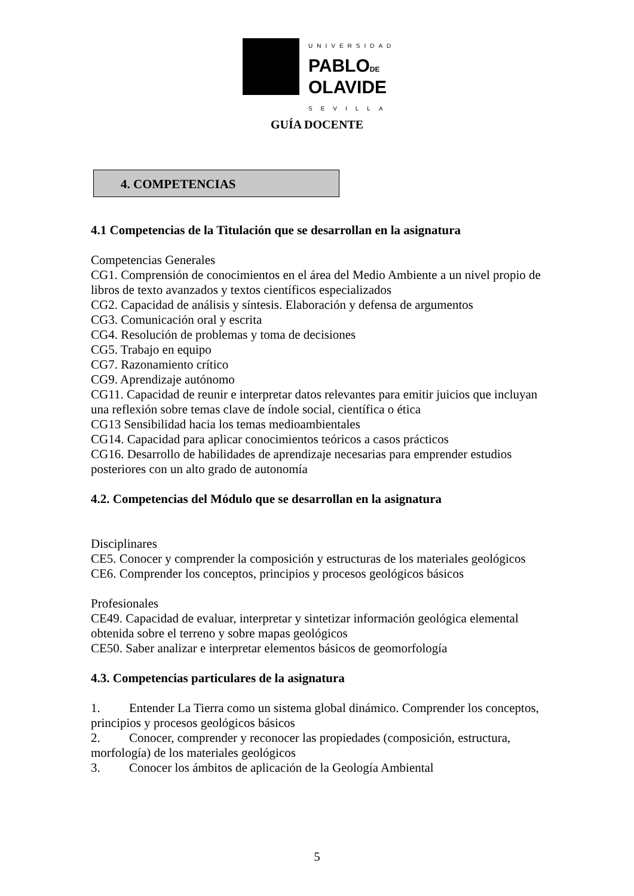UNIVERSIDAD
PABLODE
OLAVIDE
SEVILLA
GUÍA DOCENTE
4. COMPETENCIAS
4.1 Competencias de la Titulación que se desarrollan en la asignatura
Competencias Generales
CG1. Comprensión de conocimientos en el área del Medio Ambiente a un nivel propio de libros de texto avanzados y textos científicos especializados
CG2. Capacidad de análisis y síntesis. Elaboración y defensa de argumentos
CG3. Comunicación oral y escrita
CG4. Resolución de problemas y toma de decisiones
CG5. Trabajo en equipo
CG7. Razonamiento crítico
CG9. Aprendizaje autónomo
CG11. Capacidad de reunir e interpretar datos relevantes para emitir juicios que incluyan una reflexión sobre temas clave de índole social, científica o ética
CG13 Sensibilidad hacia los temas medioambientales
CG14. Capacidad para aplicar conocimientos teóricos a casos prácticos
CG16. Desarrollo de habilidades de aprendizaje necesarias para emprender estudios posteriores con un alto grado de autonomía
4.2. Competencias del Módulo que se desarrollan en la asignatura
Disciplinares
CE5. Conocer y comprender la composición y estructuras de los materiales geológicos
CE6. Comprender los conceptos, principios y procesos geológicos básicos
Profesionales
CE49. Capacidad de evaluar, interpretar y sintetizar información geológica elemental obtenida sobre el terreno y sobre mapas geológicos
CE50. Saber analizar e interpretar elementos básicos de geomorfología
4.3. Competencias particulares de la asignatura
1. Entender La Tierra como un sistema global dinámico. Comprender los conceptos, principios y procesos geológicos básicos
2. Conocer, comprender y reconocer las propiedades (composición, estructura, morfología) de los materiales geológicos
3. Conocer los ámbitos de aplicación de la Geología Ambiental
5